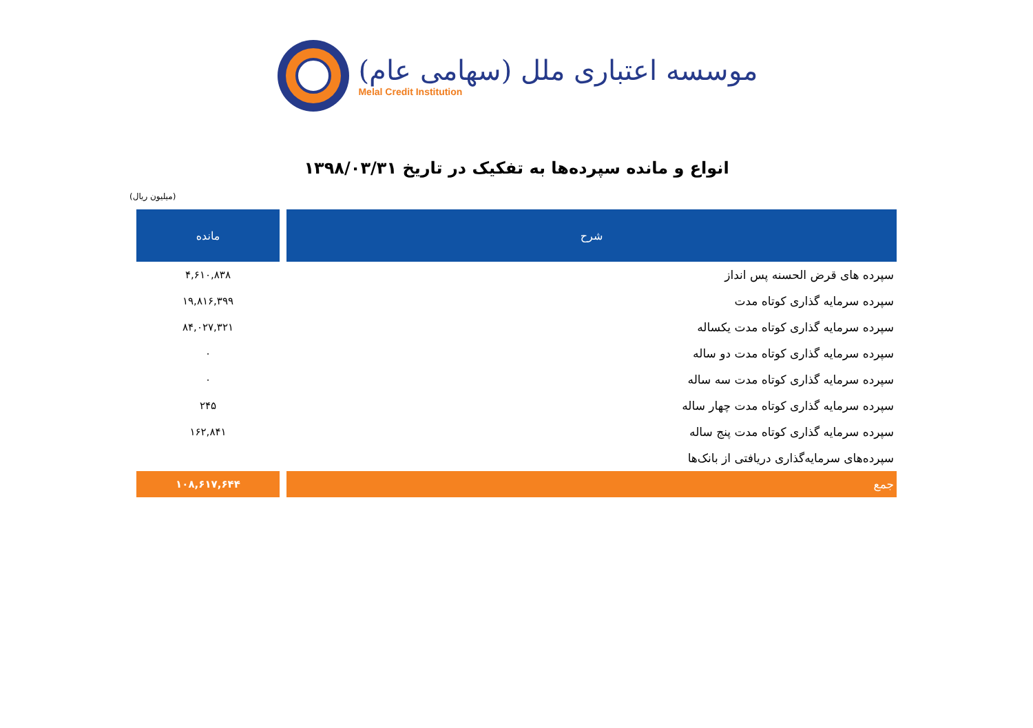موسسه اعتباری ملل (سهامی عام)
Melal Credit Institution
انواع و مانده سپرده‌ها به تفکیک در تاریخ ۱۳۹۸/۰۳/۳۱
(میلیون ریال)
| شرح | مانده |
| --- | --- |
| سپرده های قرض الحسنه پس انداز | ۴,۶۱۰,۸۳۸ |
| سپرده سرمایه گذاری کوتاه مدت | ۱۹,۸۱۶,۳۹۹ |
| سپرده سرمایه گذاری کوتاه مدت یکساله | ۸۴,۰۲۷,۳۲۱ |
| سپرده سرمایه گذاری کوتاه مدت دو ساله | ۰ |
| سپرده سرمایه گذاری کوتاه مدت سه ساله | ۰ |
| سپرده سرمایه گذاری کوتاه مدت چهار ساله | ۲۴۵ |
| سپرده سرمایه گذاری کوتاه مدت پنج ساله | ۱۶۲,۸۴۱ |
| سپرده‌های سرمایه‌گذاری دریافتی از بانک‌ها | |
| جمع | ۱۰۸,۶۱۷,۶۴۴ |